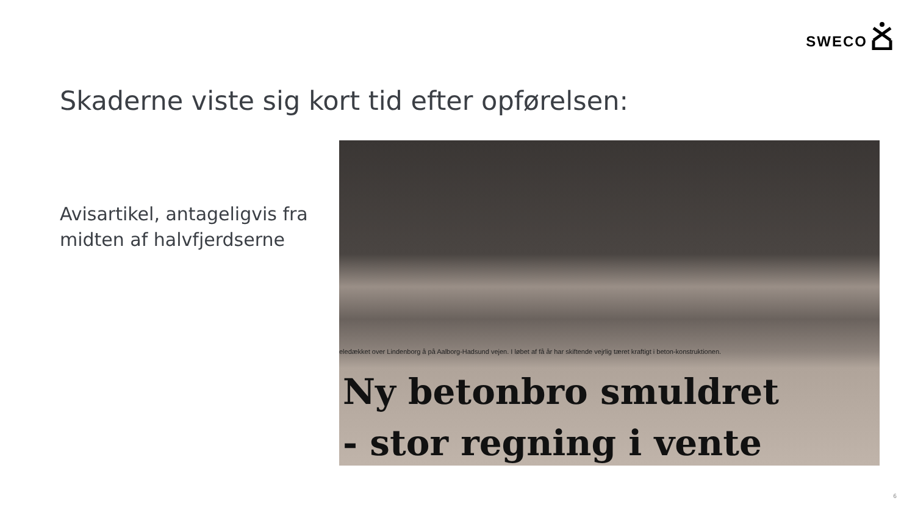SWECO
Skaderne viste sig kort tid efter opførelsen:
Avisartikel, antageligvis fra
midten af halvfjerdserne
eledækket over Lindenborg å på Aalborg-Hadsund vejen. I løbet af få år har skiftende vejrlig tæret kraftigt i beton-konstruktionen.
Ny betonbro smuldret
- stor regning i vente
6